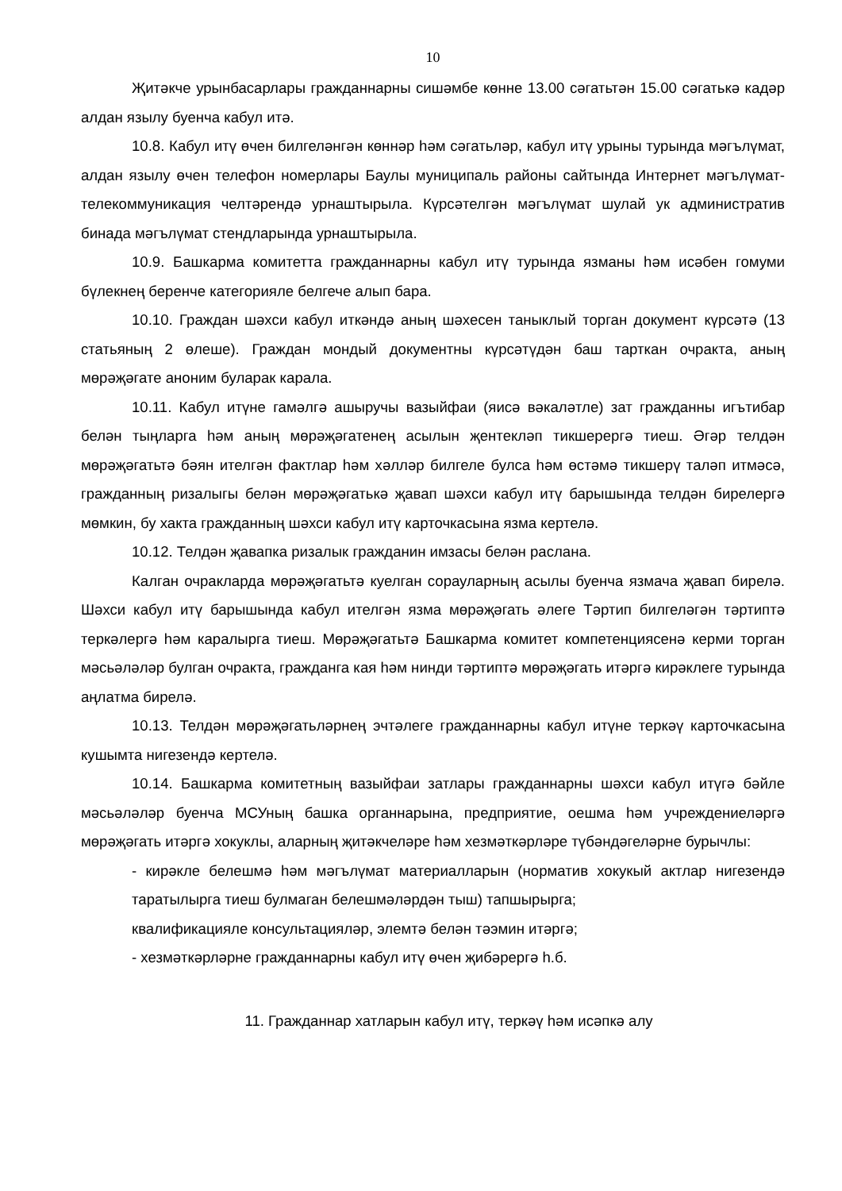10
Җитәкче урынбасарлары гражданнарны сишәмбе көнне 13.00 сәгатьтән 15.00 сәгатькә кадәр алдан язылу буенча кабул итә.
10.8. Кабул итү өчен билгеләнгән көннәр һәм сәгатьләр, кабул итү урыны турында мәгълүмат, алдан язылу өчен телефон номерлары Баулы муниципаль районы сайтында Интернет мәгълүмат-телекоммуникация челтәрендә урнаштырыла. Күрсәтелгән мәгълүмат шулай ук административ бинада мәгълүмат стендларында урнаштырыла.
10.9. Башкарма комитетта гражданнарны кабул итү турында язманы һәм исәбен гомуми бүлекнең беренче категорияле белгече алып бара.
10.10. Граждан шәхси кабул иткәндә аның шәхесен таныклый торган документ күрсәтә (13 статьяның 2 өлеше). Граждан мондый документны күрсәтүдән баш тарткан очракта, аның мөрәҗәгате аноним буларак карала.
10.11. Кабул итүне гамәлгә ашыручы вазыйфаи (яисә вәкаләтле) зат гражданны игътибар белән тыңларга һәм аның мөрәҗәгатенең асылын җентекләп тикшерергә тиеш. Әгәр телдән мөрәҗәгатьтә бәян ителгән фактлар һәм хәлләр билгеле булса һәм өстәмә тикшерү таләп итмәсә, гражданның ризалыгы белән мөрәҗәгатькә җавап шәхси кабул итү барышында телдән бирелергә мөмкин, бу хакта гражданның шәхси кабул итү карточкасына язма кертелә.
10.12. Телдән җавапка ризалык гражданин имзасы белән раслана.
Калган очракларда мөрәҗәгатьтә куелган сорауларның асылы буенча язмача җавап бирелә. Шәхси кабул итү барышында кабул ителгән язма мөрәҗәгать әлеге Тәртип билгеләгән тәртиптә теркәлергә һәм каралырга тиеш. Мөрәҗәгатьтә Башкарма комитет компетенциясенә керми торган мәсьәләләр булган очракта, гражданга кая һәм нинди тәртиптә мөрәҗәгать итәргә кирәклеге турында аңлатма бирелә.
10.13. Телдән мөрәҗәгатьләрнең эчтәлеге гражданнарны кабул итүне теркәү карточкасына кушымта нигезендә кертелә.
10.14. Башкарма комитетның вазыйфаи затлары гражданнарны шәхси кабул итүгә бәйле мәсьәләләр буенча МСУның башка органнарына, предприятие, оешма һәм учреждениеләргә мөрәҗәгать итәргә хокуклы, аларның җитәкчеләре һәм хезмәткәрләре түбәндәгеләрне бурычлы:
- кирәкле белешмә һәм мәгълүмат материалларын (норматив хокукый актлар нигезендә таратылырга тиеш булмаган белешмәләрдән тыш) тапшырырга;
квалификацияле консультацияләр, элемтә белән тәэмин итәргә;
- хезмәткәрләрне гражданнарны кабул итү өчен җибәрергә һ.б.
11. Гражданнар хатларын кабул итү, теркәү һәм исәпкә алу